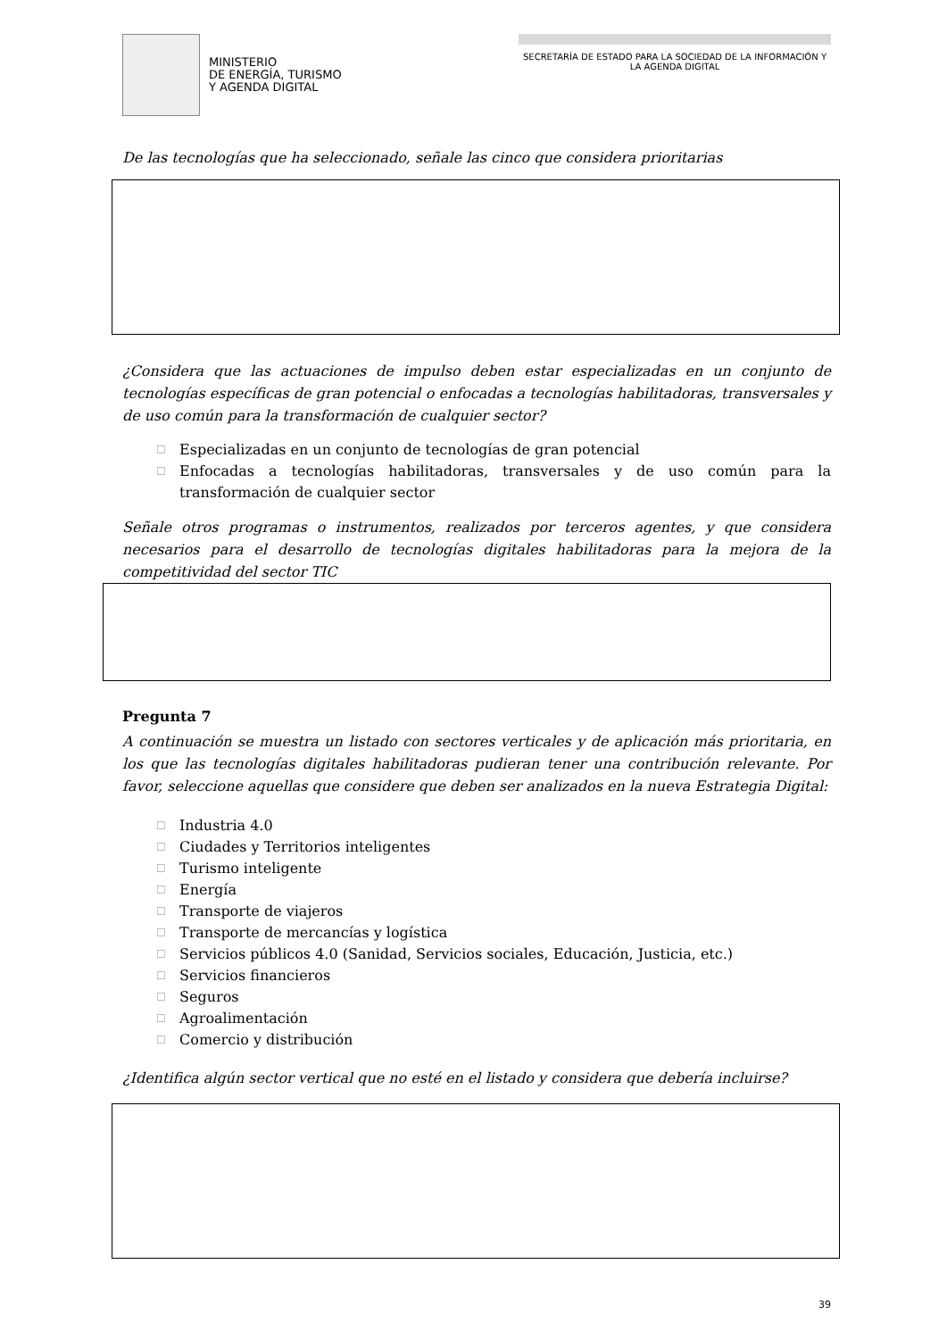MINISTERIO
DE ENERGÍA, TURISMO
Y AGENDA DIGITAL
SECRETARÍA DE ESTADO PARA LA SOCIEDAD DE LA INFORMACIÓN Y LA AGENDA DIGITAL
De las tecnologías que ha seleccionado, señale las cinco que considera prioritarias
¿Considera que las actuaciones de impulso deben estar especializadas en un conjunto de tecnologías específicas de gran potencial o enfocadas a tecnologías habilitadoras, transversales y de uso común para la transformación de cualquier sector?
☐ Especializadas en un conjunto de tecnologías de gran potencial
☐ Enfocadas a tecnologías habilitadoras, transversales y de uso común para la transformación de cualquier sector
Señale otros programas o instrumentos, realizados por terceros agentes, y que considera necesarios para el desarrollo de tecnologías digitales habilitadoras para la mejora de la competitividad del sector TIC
Pregunta 7
A continuación se muestra un listado con sectores verticales y de aplicación más prioritaria, en los que las tecnologías digitales habilitadoras pudieran tener una contribución relevante. Por favor, seleccione aquellas que considere que deben ser analizados en la nueva Estrategia Digital:
☐ Industria 4.0
☐ Ciudades y Territorios inteligentes
☐ Turismo inteligente
☐ Energía
☐ Transporte de viajeros
☐ Transporte de mercancías y logística
☐ Servicios públicos 4.0 (Sanidad, Servicios sociales, Educación, Justicia, etc.)
☐ Servicios financieros
☐ Seguros
☐ Agroalimentación
☐ Comercio y distribución
¿Identifica algún sector vertical que no esté en el listado y considera que debería incluirse?
39